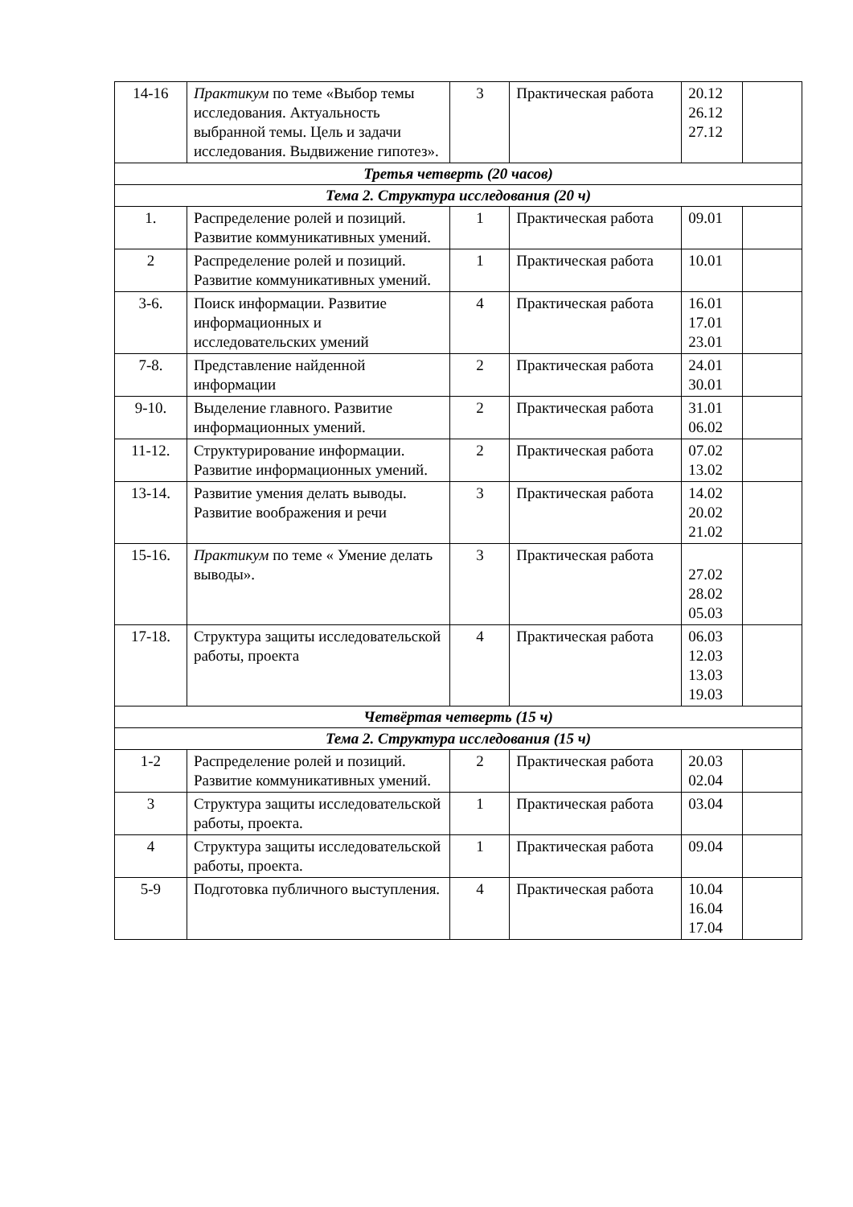| 14-16 | Практикум по теме «Выбор темы исследования. Актуальность выбранной темы. Цель и задачи исследования. Выдвижение гипотез». | 3 | Практическая работа | 20.12 26.12 27.12 | |
| Третья четверть (20 часов) | | | | | |
| Тема 2. Структура исследования (20 ч) | | | | | |
| 1. | Распределение ролей и позиций. Развитие коммуникативных умений. | 1 | Практическая работа | 09.01 | |
| 2 | Распределение ролей и позиций. Развитие коммуникативных умений. | 1 | Практическая работа | 10.01 | |
| 3-6. | Поиск информации. Развитие информационных и исследовательских умений | 4 | Практическая работа | 16.01 17.01 23.01 | |
| 7-8. | Представление найденной информации | 2 | Практическая работа | 24.01 30.01 | |
| 9-10. | Выделение главного. Развитие информационных умений. | 2 | Практическая работа | 31.01 06.02 | |
| 11-12. | Структурирование информации. Развитие информационных умений. | 2 | Практическая работа | 07.02 13.02 | |
| 13-14. | Развитие умения делать выводы. Развитие воображения и речи | 3 | Практическая работа | 14.02 20.02 21.02 | |
| 15-16. | Практикум по теме « Умение делать выводы». | 3 | Практическая работа | 27.02 28.02 05.03 | |
| 17-18. | Структура защиты исследовательской работы, проекта | 4 | Практическая работа | 06.03 12.03 13.03 19.03 | |
| Четвёртая четверть (15 ч) | | | | | |
| Тема 2. Структура исследования (15 ч) | | | | | |
| 1-2 | Распределение ролей и позиций. Развитие коммуникативных умений. | 2 | Практическая работа | 20.03 02.04 | |
| 3 | Структура защиты исследовательской работы, проекта. | 1 | Практическая работа | 03.04 | |
| 4 | Структура защиты исследовательской работы, проекта. | 1 | Практическая работа | 09.04 | |
| 5-9 | Подготовка публичного выступления. | 4 | Практическая работа | 10.04 16.04 17.04 | |